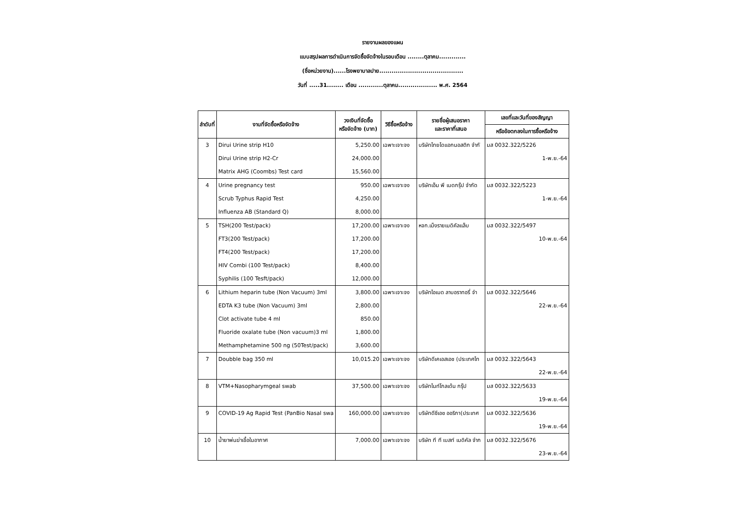รายงานผลของแผน
แบบสรุปผลการดำเนินการจัดซื้อจัดจ้างในรอบเดือน ........ตุลาคม.............
(ชื่อหน่วยงาน)......โรงพยาบาลปาย.........................................
วันที่ .....31........ เดือน ............ตุลาคม................... พ.ศ. 2564
| ลำดับที่ | งานที่จัดซื้อหรือจัดจ้าง | วงเงินที่จัดซื้อ หรือจัดจ้าง (บาท) | วิธีซื้อหรือจ้าง | รายชื่อผู้เสนอราคา และราคาที่เสนอ | เลขที่และวันที่ของสัญญา |
| --- | --- | --- | --- | --- | --- |
| | | | | | หรือข้อตกลงในการซื้อหรือจ้าง |
| 3 | Dirui Urine strip H10 | 5,250.00 | เฉพาะเจาะจง | บริษัทไทยไดแอกนอสติก จำกั | มส 0032.322/5226 |
| | Dirui Urine strip H2-Cr | 24,000.00 | | | 1-พ.ย.-64 |
| | Matrix AHG (Coombs) Test card | 15,560.00 | | | |
| 4 | Urine pregnancy test | 950.00 | เฉพาะเจาะจง | บริษัทเอ็ม พี เมดกรุ๊ป จำกัด | มส 0032.322/5223 |
| | Scrub Typhus Rapid Test | 4,250.00 | | | 1-พ.ย.-64 |
| | Influenza AB (Standard Q) | 8,000.00 | | | |
| 5 | TSH(200 Test/pack) | 17,200.00 | เฉพาะเจาะจง | หจก.เม็งรายเมดิคัลแล็บ | มส 0032.322/5497 |
| | FT3(200 Test/pack) | 17,200.00 | | | 10-พ.ย.-64 |
| | FT4(200 Test/pack) | 17,200.00 | | | |
| | HIV Combi (100 Test/pack) | 8,400.00 | | | |
| | Syphilis (100 Tesft/pack) | 12,000.00 | | | |
| 6 | Lithium heparin tube (Non Vacuum) 3ml | 3,800.00 | เฉพาะเจาะจง | บริษัทไอเมด ลาบอราทอรี่ จำ | มส 0032.322/5646 |
| | EDTA K3 tube (Non Vacuum) 3ml | 2,800.00 | | | 22-พ.ย.-64 |
| | Clot activate tube 4 ml | 850.00 | | | |
| | Fluoride oxalate tube (Non vacuum)3 ml | 1,800.00 | | | |
| | Methamphetamine 500 ng (50Test/pack) | 3,600.00 | | | |
| 7 | Doubble bag 350 ml | 10,015.20 | เฉพาะเจาะจง | บริษัทดีเคเอสเอช (ประเทศไท | มส 0032.322/5643 |
| | | | | | 22-พ.ย.-64 |
| 8 | VTM+Nasopharymgeal swab | 37,500.00 | เฉพาะเจาะจง | บริษัทไนท์โกลเด้น กรุ๊ป | มส 0032.322/5633 |
| | | | | | 19-พ.ย.-64 |
| 9 | COVID-19 Ag Rapid Test (PanBio Nasal swa | 160,000.00 | เฉพาะเจาะจง | บริษัทดีซีเอช ออริกา(ประเทศ | มส 0032.322/5636 |
| | | | | | 19-พ.ย.-64 |
| 10 | น้ำยาพ่นฆ่าเชื้อในอากาศ | 7,000.00 | เฉพาะเจาะจง | บริษัท ที ที เบสท์ เมดิคัล จำก | มส 0032.322/5676 |
| | | | | | 23-พ.ย.-64 |